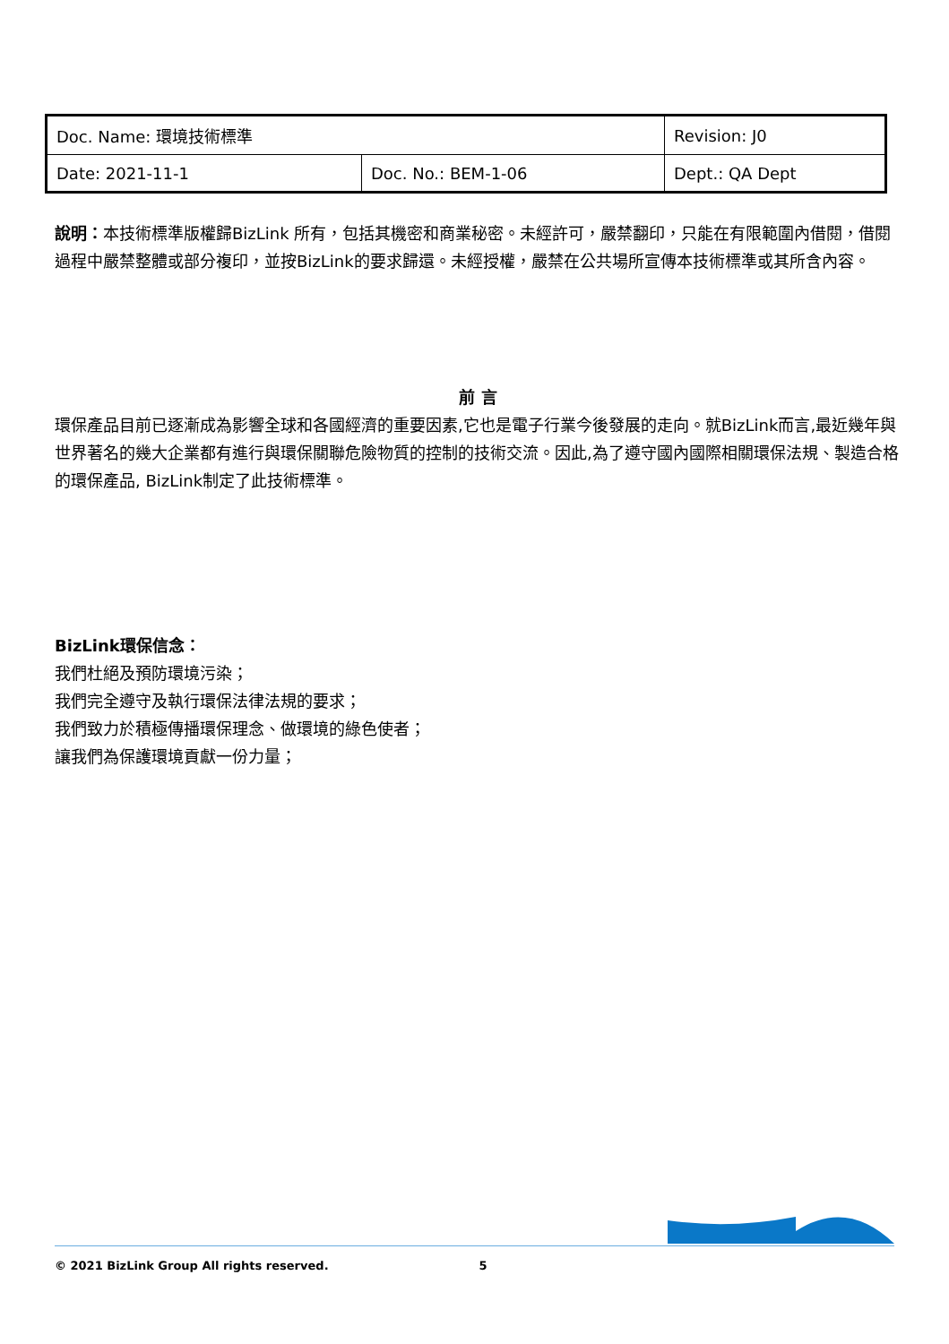| Doc. Name: 環境技術標準 | | Revision: J0 |
| Date: 2021-11-1 | Doc. No.: BEM-1-06 | Dept.: QA Dept |
說明：本技術標準版權歸BizLink 所有，包括其機密和商業秘密。未經許可，嚴禁翻印，只能在有限範圍內借閱，借閱過程中嚴禁整體或部分複印，並按BizLink的要求歸還。未經授權，嚴禁在公共場所宣傳本技術標準或其所含內容。
前 言
環保產品目前已逐漸成為影響全球和各國經濟的重要因素,它也是電子行業今後發展的走向。就BizLink而言,最近幾年與世界著名的幾大企業都有進行與環保關聯危險物質的控制的技術交流。因此,為了遵守國內國際相關環保法規、製造合格的環保產品, BizLink制定了此技術標準。
BizLink環保信念：
我們杜絕及預防環境污染；
我們完全遵守及執行環保法律法規的要求；
我們致力於積極傳播環保理念、做環境的綠色使者；
讓我們為保護環境貢獻一份力量；
© 2021 BizLink Group All rights reserved. 5